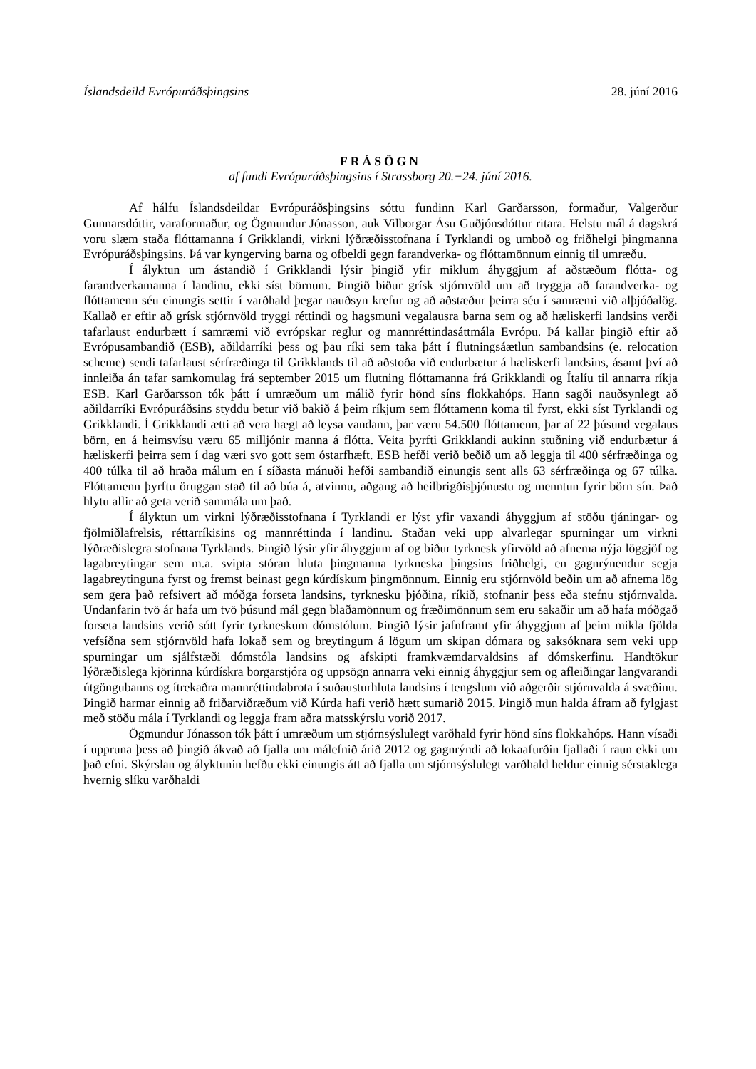Íslandsdeild Evrópuráðsþingsins 28. júní 2016
FRÁSÖGN
af fundi Evrópuráðsþingsins í Strassborg 20.−24. júní 2016.
Af hálfu Íslandsdeildar Evrópuráðsþingsins sóttu fundinn Karl Garðarsson, formaður, Valgerður Gunnarsdóttir, varaformaður, og Ögmundur Jónasson, auk Vilborgar Ásu Guðjónsdóttur ritara. Helstu mál á dagskrá voru slæm staða flóttamanna í Grikklandi, virkni lýðræðisstofnana í Tyrklandi og umboð og friðhelgi þingmanna Evrópuráðsþingsins. Þá var kyngerving barna og ofbeldi gegn farandverka- og flóttamönnum einnig til umræðu.
Í ályktun um ástandið í Grikklandi lýsir þingið yfir miklum áhyggjum af aðstæðum flótta- og farandverkamanna í landinu, ekki síst börnum. Þingið biður grísk stjórnvöld um að tryggja að farandverka- og flóttamenn séu einungis settir í varðhald þegar nauðsyn krefur og að aðstæður þeirra séu í samræmi við alþjóðalög. Kallað er eftir að grísk stjórnvöld tryggi réttindi og hagsmuni vegalausra barna sem og að hæliskerfi landsins verði tafarlaust endurbætt í samræmi við evrópskar reglur og mannréttindasáttmála Evrópu. Þá kallar þingið eftir að Evrópusambandið (ESB), aðildarríki þess og þau ríki sem taka þátt í flutningsáætlun sambandsins (e. relocation scheme) sendi tafarlaust sérfræðinga til Grikklands til að aðstoða við endurbætur á hæliskerfi landsins, ásamt því að innleiða án tafar samkomulag frá september 2015 um flutning flóttamanna frá Grikklandi og Ítalíu til annarra ríkja ESB. Karl Garðarsson tók þátt í umræðum um málið fyrir hönd síns flokkahóps. Hann sagði nauðsynlegt að aðildarríki Evrópuráðsins styddu betur við bakið á þeim ríkjum sem flóttamenn koma til fyrst, ekki síst Tyrklandi og Grikklandi. Í Grikklandi ætti að vera hægt að leysa vandann, þar væru 54.500 flóttamenn, þar af 22 þúsund vegalaus börn, en á heimsvísu væru 65 milljónir manna á flótta. Veita þyrfti Grikklandi aukinn stuðning við endurbætur á hæliskerfi þeirra sem í dag væri svo gott sem óstarfhæft. ESB hefði verið beðið um að leggja til 400 sérfræðinga og 400 túlka til að hraða málum en í síðasta mánuði hefði sambandið einungis sent alls 63 sérfræðinga og 67 túlka. Flóttamenn þyrftu öruggan stað til að búa á, atvinnu, aðgang að heilbrigðisþjónustu og menntun fyrir börn sín. Það hlytu allir að geta verið sammála um það.
Í ályktun um virkni lýðræðisstofnana í Tyrklandi er lýst yfir vaxandi áhyggjum af stöðu tjáningar- og fjölmiðlafrelsis, réttarríkisins og mannréttinda í landinu. Staðan veki upp alvarlegar spurningar um virkni lýðræðislegra stofnana Tyrklands. Þingið lýsir yfir áhyggjum af og biður tyrknesk yfirvöld að afnema nýja löggjöf og lagabreytingar sem m.a. svipta stóran hluta þingmanna tyrkneska þingsins friðhelgi, en gagnrýnendur segja lagabreytinguna fyrst og fremst beinast gegn kúrdískum þingmönnum. Einnig eru stjórnvöld beðin um að afnema lög sem gera það refsivert að móðga forseta landsins, tyrknesku þjóðina, ríkið, stofnanir þess eða stefnu stjórnvalda. Undanfarin tvö ár hafa um tvö þúsund mál gegn blaðamönnum og fræðimönnum sem eru sakaðir um að hafa móðgað forseta landsins verið sótt fyrir tyrkneskum dómstólum. Þingið lýsir jafnframt yfir áhyggjum af þeim mikla fjölda vefsíðna sem stjórnvöld hafa lokað sem og breytingum á lögum um skipan dómara og saksóknara sem veki upp spurningar um sjálfstæði dómstóla landsins og afskipti framkvæmdarvaldsins af dómskerfinu. Handtökur lýðræðislega kjörinna kúrdískra borgarstjóra og uppsögn annarra veki einnig áhyggjur sem og afleiðingar langvarandi útgöngubanns og ítrekaðra mannréttindabrota í suðausturhluta landsins í tengslum við aðgerðir stjórnvalda á svæðinu. Þingið harmar einnig að friðarviðræðum við Kúrda hafi verið hætt sumarið 2015. Þingið mun halda áfram að fylgjast með stöðu mála í Tyrklandi og leggja fram aðra matsskýrslu vorið 2017.
Ögmundur Jónasson tók þátt í umræðum um stjórnsýslulegt varðhald fyrir hönd síns flokkahóps. Hann vísaði í uppruna þess að þingið ákvað að fjalla um málefnið árið 2012 og gagnrýndi að lokaafurðin fjallaði í raun ekki um það efni. Skýrslan og ályktunin hefðu ekki einungis átt að fjalla um stjórnsýslulegt varðhald heldur einnig sérstaklega hvernig slíku varðhaldi